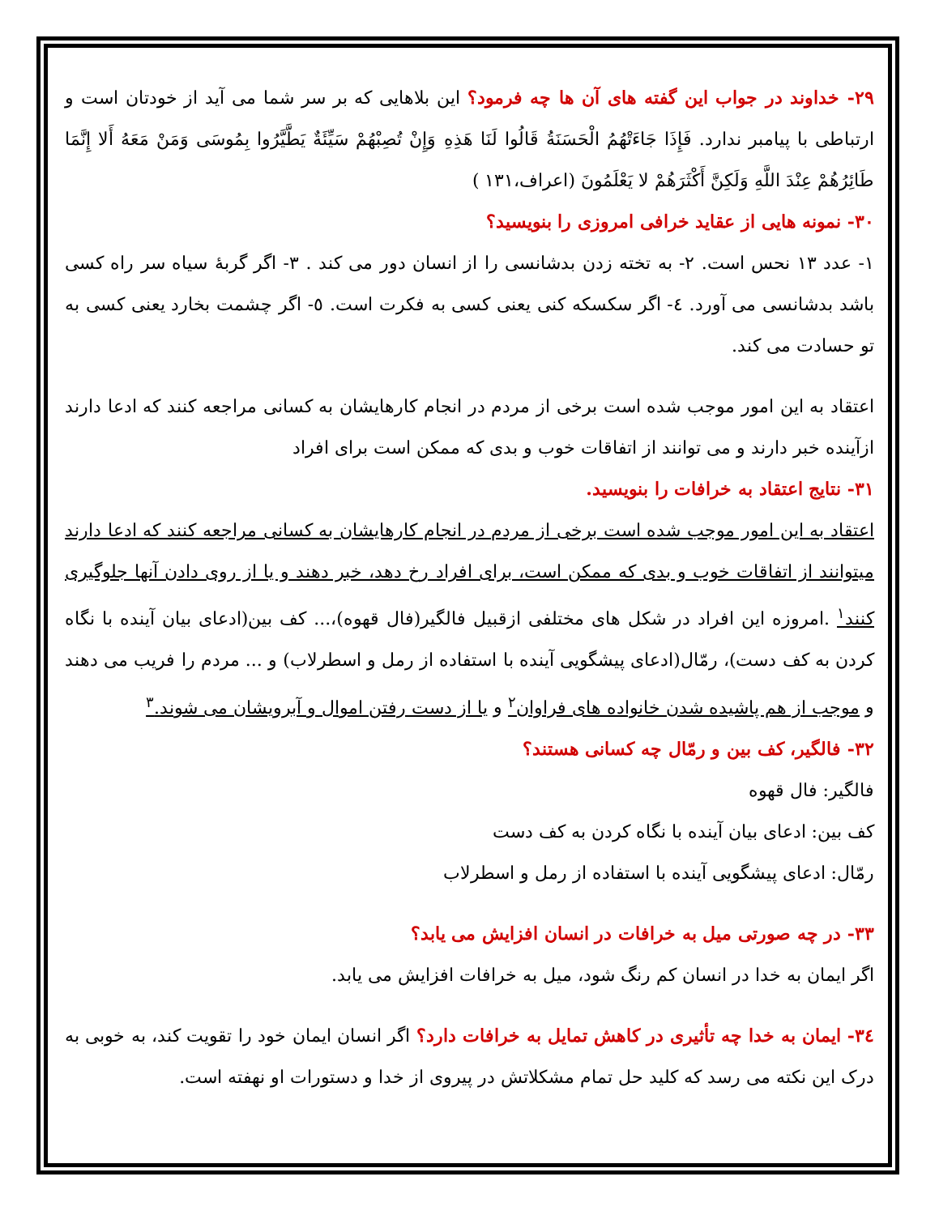۲۹- خداوند در جواب این گفته های آن ها چه فرمود؟ این بلاهایی که بر سر شما می آید از خودتان است و ارتباطی با پیامبر ندارد. فَإِذَا جَاءَتْهُمُ الْحَسَنَةُ قَالُوا لَنَا هَذِهِ وَإِنْ تُصِبْهُمْ سَيِّئَةٌ يَطَّيَّرُوا بِمُوسَى وَمَنْ مَعَهُ أَلا إِنَّمَا طَائِرُهُمْ عِنْدَ اللَّهِ وَلَكِنَّ أَكْثَرَهُمْ لا يَعْلَمُونَ (اعراف،۱۳۱ )
۳۰- نمونه هایی از عقاید خرافی امروزی را بنویسید؟
۱- عدد ۱۳ نحس است. ۲- به تخته زدن بدشانسی را از انسان دور می کند . ۳- اگر گربهٔ سیاه سر راه کسی باشد بدشانسی می آورد. ٤- اگر سکسکه کنی یعنی کسی به فکرت است. ٥- اگر چشمت بخارد یعنی کسی به تو حسادت می کند.
اعتقاد به این امور موجب شده است برخی از مردم در انجام کارهایشان به کسانی مراجعه کنند که ادعا دارند ازآینده خبر دارند و می توانند از اتفاقات خوب و بدی که ممکن است برای افراد
۳۱- نتایج اعتقاد به خرافات را بنویسید.
اعتقاد به این امور موجب شده است برخی از مردم در انجام کارهایشان به کسانی مراجعه کنند که ادعا دارند میتوانند از اتفاقات خوب و بدی که ممکن است، برای افراد رخ دهد، خبر دهند و یا از روی دادن آنها جلوگیری کنند<sup>۱</sup> .امروزه این افراد در شکل های مختلفی ازقبیل فالگیر(فال قهوه)،... کف بین(ادعای بیان آینده با نگاه کردن به کف دست)، رمّال(ادعای پیشگویی آینده با استفاده از رمل و اسطرلاب) و ... مردم را فریب می دهند و موجب از هم پاشیده شدن خانواده های فراوان<sup>۲</sup> و یا از دست رفتن اموال و آبرویشان می شوند.<sup>۳</sup>
۳۲- فالگیر، کف بین و رمّال چه کسانی هستند؟
فالگیر: فال قهوه
کف بین: ادعای بیان آینده با نگاه کردن به کف دست
رمّال: ادعای پیشگویی آینده با استفاده از رمل و اسطرلاب
۳۳- در چه صورتی میل به خرافات در انسان افزایش می یابد؟
اگر ایمان به خدا در انسان کم رنگ شود، میل به خرافات افزایش می یابد.
۳٤- ایمان به خدا چه تأثیری در کاهش تمایل به خرافات دارد؟ اگر انسان ایمان خود را تقویت کند، به خوبی به درک این نکته می رسد که کلید حل تمام مشکلاتش در پیروی از خدا و دستورات او نهفته است.